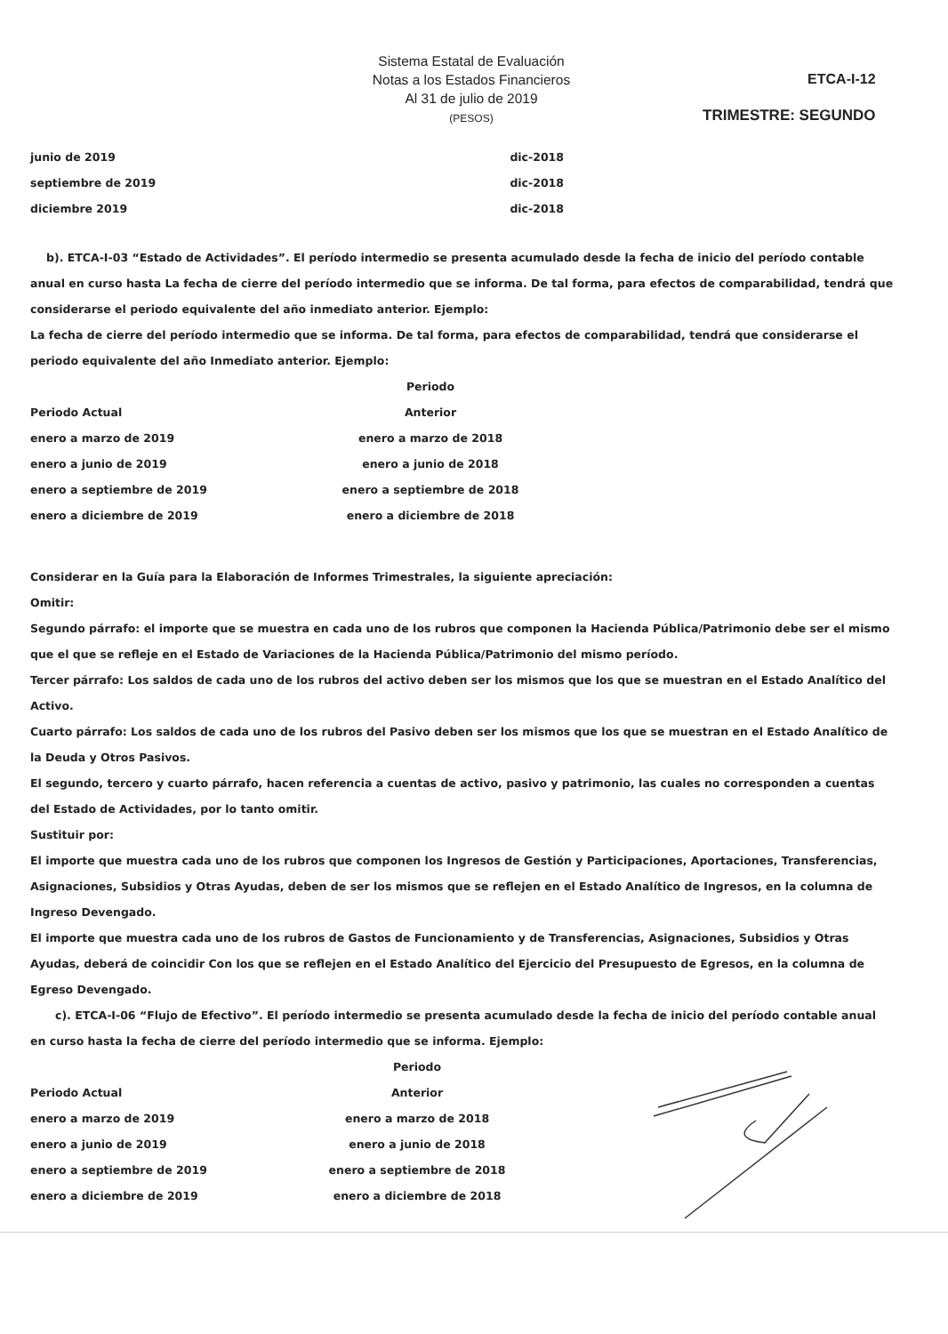Sistema Estatal de Evaluación
Notas a los Estados Financieros
Al 31 de julio de 2019
(PESOS)
ETCA-I-12
TRIMESTRE: SEGUNDO
| junio de 2019 | dic-2018 |
| septiembre de 2019 | dic-2018 |
| diciembre 2019 | dic-2018 |
b). ETCA-I-03 “Estado de Actividades”. El período intermedio se presenta acumulado desde la fecha de inicio del período contable anual en curso hasta La fecha de cierre del período intermedio que se informa. De tal forma, para efectos de comparabilidad, tendrá que considerarse el periodo equivalente del año inmediato anterior. Ejemplo:
La fecha de cierre del período intermedio que se informa. De tal forma, para efectos de comparabilidad, tendrá que considerarse el periodo equivalente del año Inmediato anterior. Ejemplo:
| | Periodo |
| Periodo Actual | Anterior |
| enero a marzo de 2019 | enero a marzo de 2018 |
| enero a junio de 2019 | enero a junio de 2018 |
| enero a septiembre de 2019 | enero a septiembre de 2018 |
| enero a diciembre de 2019 | enero a diciembre de 2018 |
Considerar en la Guía para la Elaboración de Informes Trimestrales, la siguiente apreciación:
Omitir:
Segundo párrafo: el importe que se muestra en cada uno de los rubros que componen la Hacienda Pública/Patrimonio debe ser el mismo que el que se refleje en el Estado de Variaciones de la Hacienda Pública/Patrimonio del mismo período.
Tercer párrafo: Los saldos de cada uno de los rubros del activo deben ser los mismos que los que se muestran en el Estado Analítico del Activo.
Cuarto párrafo: Los saldos de cada uno de los rubros del Pasivo deben ser los mismos que los que se muestran en el Estado Analítico de la Deuda y Otros Pasivos.
El segundo, tercero y cuarto párrafo, hacen referencia a cuentas de activo, pasivo y patrimonio, las cuales no corresponden a cuentas del Estado de Actividades, por lo tanto omitir.
Sustituir por:
El importe que muestra cada uno de los rubros que componen los Ingresos de Gestión y Participaciones, Aportaciones, Transferencias, Asignaciones, Subsidios y Otras Ayudas, deben de ser los mismos que se reflejen en el Estado Analítico de Ingresos, en la columna de Ingreso Devengado.
El importe que muestra cada uno de los rubros de Gastos de Funcionamiento y de Transferencias, Asignaciones, Subsidios y Otras Ayudas, deberá de coincidir Con los que se reflejen en el Estado Analítico del Ejercicio del Presupuesto de Egresos, en la columna de Egreso Devengado.
c). ETCA-I-06 “Flujo de Efectivo”. El período intermedio se presenta acumulado desde la fecha de inicio del período contable anual en curso hasta la fecha de cierre del período intermedio que se informa. Ejemplo:
| | Periodo |
| Periodo Actual | Anterior |
| enero a marzo de 2019 | enero a marzo de 2018 |
| enero a junio de 2019 | enero a junio de 2018 |
| enero a septiembre de 2019 | enero a septiembre de 2018 |
| enero a diciembre de 2019 | enero a diciembre de 2018 |